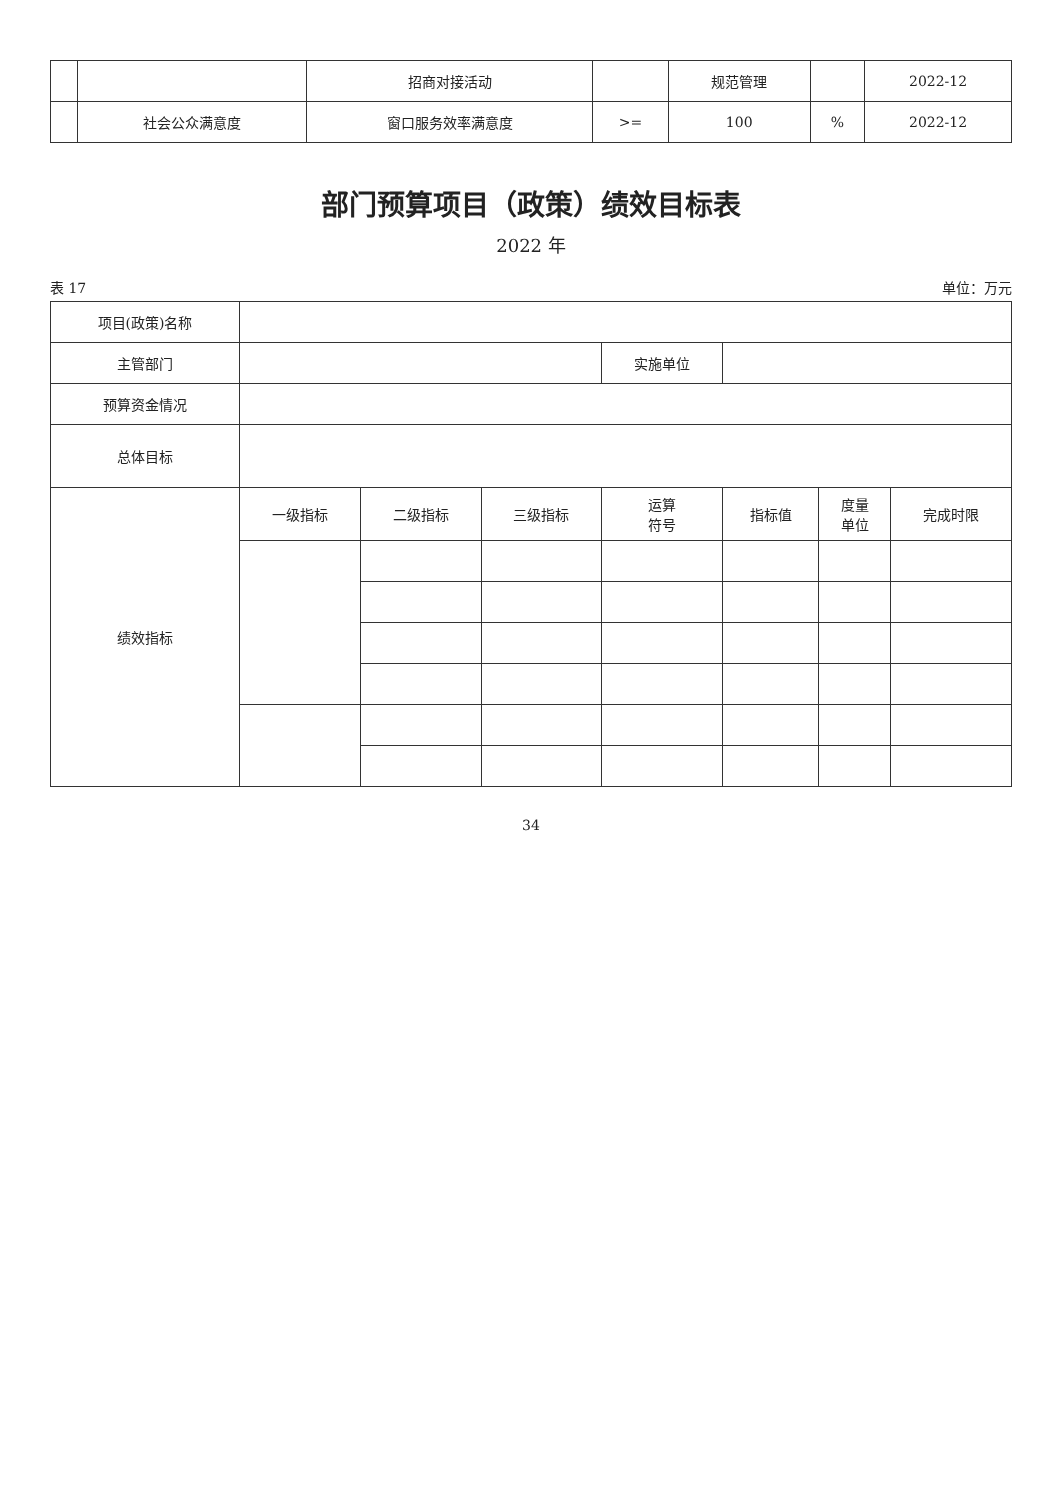| | | 招商对接活动 | | 规范管理 | | 2022-12 |
| | 社会公众满意度 | 窗口服务效率满意度 | >= | 100 | % | 2022-12 |
部门预算项目（政策）绩效目标表
2022 年
表 17 单位：万元
| 项目(政策)名称 | | | | | | | |
| 主管部门 | | | | 实施单位 | | | |
| 预算资金情况 | | | | | | | |
| 总体目标 | | | | | | | |
| 绩效指标 | 一级指标 | 二级指标 | 三级指标 | 运算 符号 | 指标值 | 度量 单位 | 完成时限 |
34